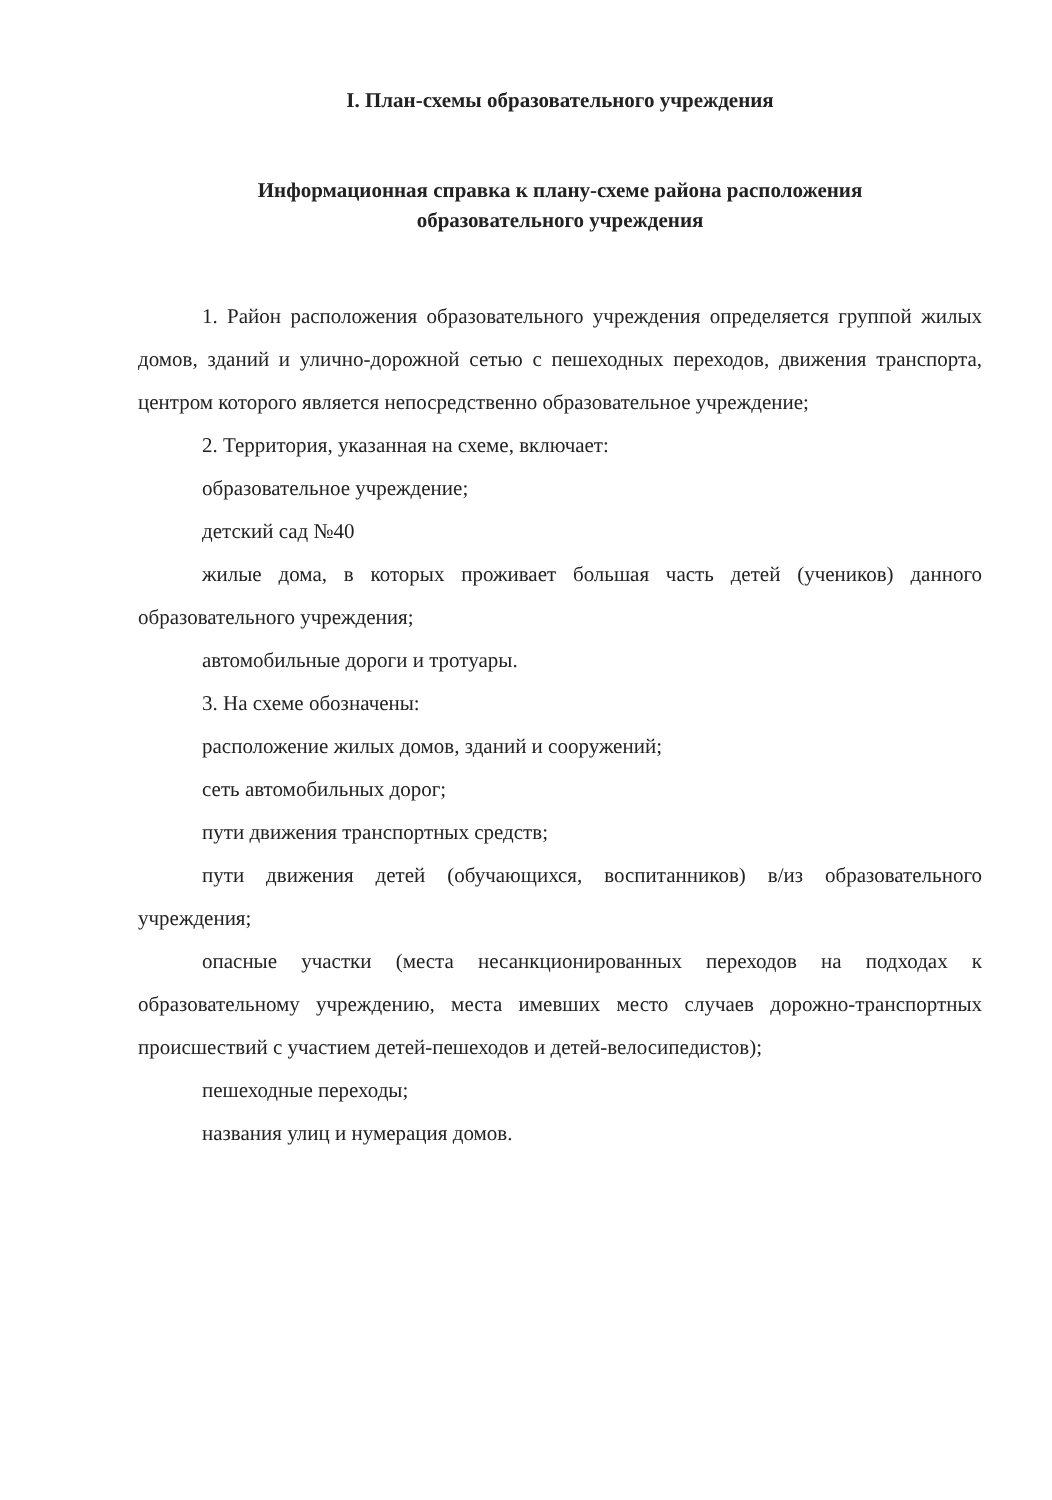I. План-схемы образовательного учреждения
Информационная справка к плану-схеме района расположения
образовательного учреждения
1. Район расположения образовательного учреждения определяется группой жилых домов, зданий и улично-дорожной сетью с пешеходных переходов, движения транспорта, центром которого является непосредственно образовательное учреждение;
2. Территория, указанная на схеме, включает:
образовательное учреждение;
детский сад №40
жилые дома, в которых проживает большая часть детей (учеников) данного образовательного учреждения;
автомобильные дороги и тротуары.
3. На схеме обозначены:
расположение жилых домов, зданий и сооружений;
сеть автомобильных дорог;
пути движения транспортных средств;
пути движения детей (обучающихся, воспитанников) в/из образовательного учреждения;
опасные участки (места несанкционированных переходов на подходах к образовательному учреждению, места имевших место случаев дорожно-транспортных происшествий с участием детей-пешеходов и детей-велосипедистов);
пешеходные переходы;
названия улиц и нумерация домов.